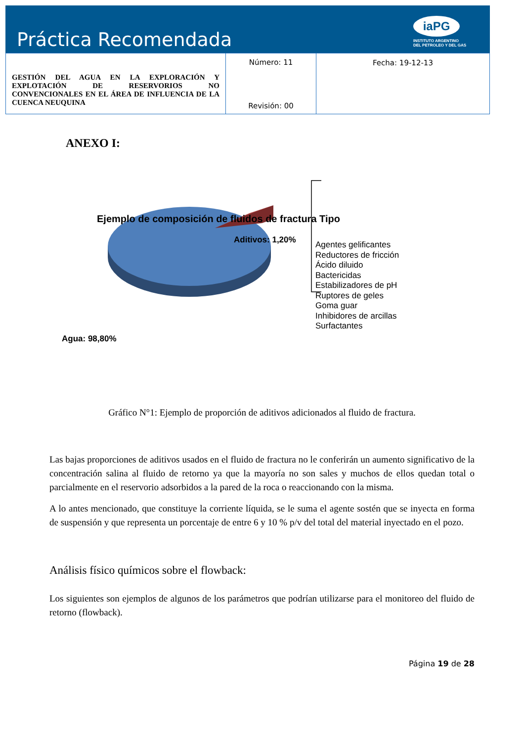Práctica Recomendada
iaPG
INSTITUTO ARGENTINO
DEL PETROLEO Y DEL GAS
| GESTIÓN DEL AGUA EN LA EXPLORACIÓN Y EXPLOTACIÓN DE RESERVORIOS NO CONVENCIONALES EN EL ÁREA DE INFLUENCIA DE LA CUENCA NEUQUINA | Número: 11 Revisión: 00 | Fecha: 19-12-13 |
ANEXO I:
Ejemplo de composición de fluidos de fractura Tipo
Aditivos: 1,20%
Agua: 98,80%
Agentes gelificantes
Reductores de fricción
Ácido diluido
Bactericidas
Estabilizadores de pH
Ruptores de geles
Goma guar
Inhibidores de arcillas
Surfactantes
Gráfico N°1: Ejemplo de proporción de aditivos adicionados al fluido de fractura.
Las bajas proporciones de aditivos usados en el fluido de fractura no le conferirán un aumento significativo de la concentración salina al fluido de retorno ya que la mayoría no son sales y muchos de ellos quedan total o parcialmente en el reservorio adsorbidos a la pared de la roca o reaccionando con la misma.
A lo antes mencionado, que constituye la corriente líquida, se le suma el agente sostén que se inyecta en forma de suspensión y que representa un porcentaje de entre 6 y 10 % p/v del total del material inyectado en el pozo.
Análisis físico químicos sobre el flowback:
Los siguientes son ejemplos de algunos de los parámetros que podrían utilizarse para el monitoreo del fluido de retorno (flowback).
Página 19 de 28